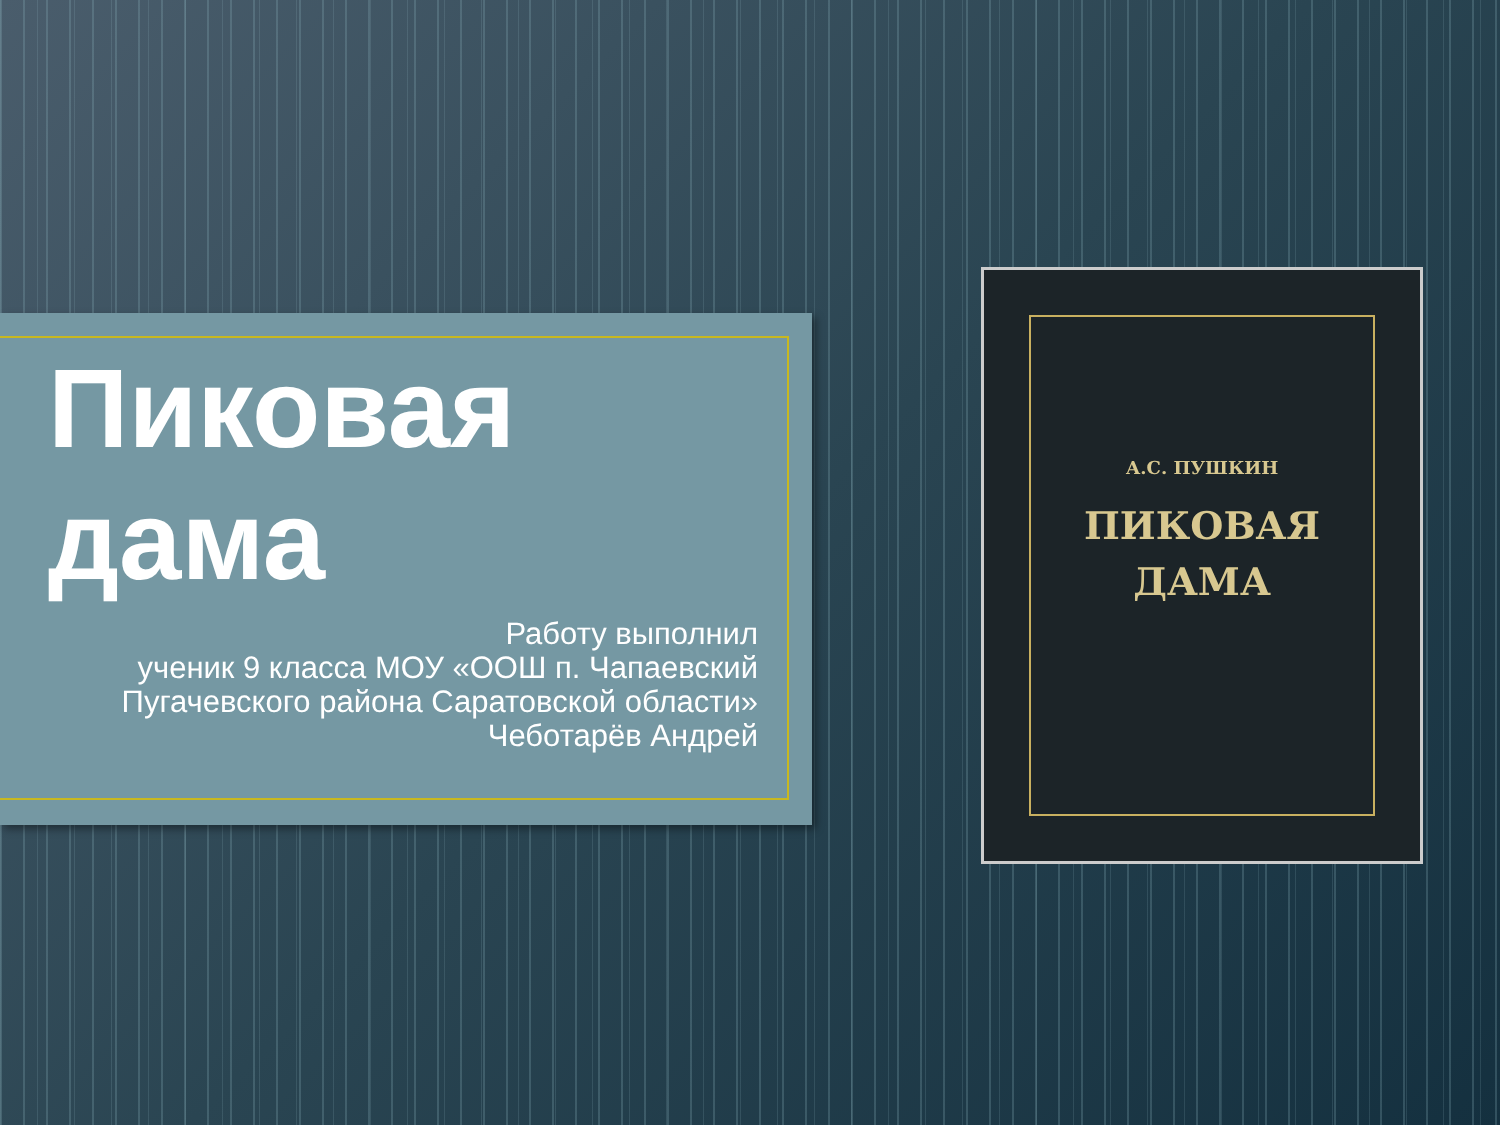Пиковая дама
Работу выполнил
ученик 9 класса МОУ «ООШ п. Чапаевский Пугачевского района Саратовской области»
Чеботарёв Андрей
А.С. ПУШКИН
ПИКОВАЯ
ДАМА